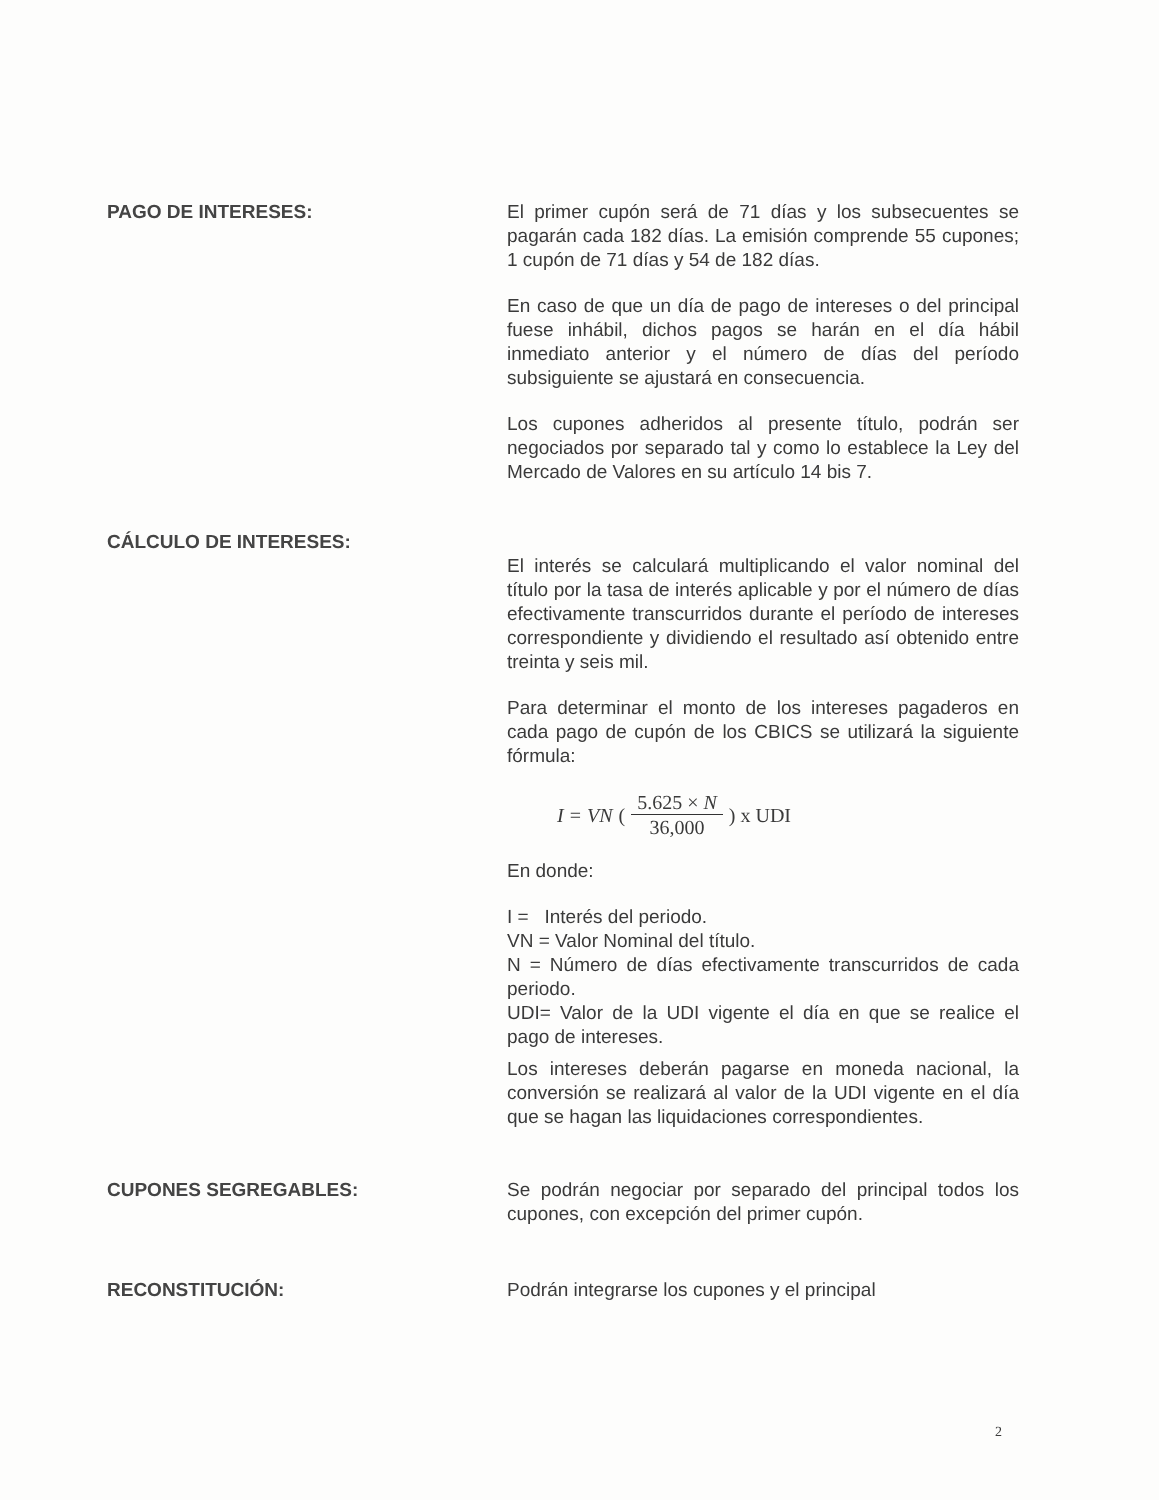PAGO DE INTERESES: El primer cupón será de 71 días y los subsecuentes se pagarán cada 182 días. La emisión comprende 55 cupones; 1 cupón de 71 días y 54 de 182 días.
En caso de que un día de pago de intereses o del principal fuese inhábil, dichos pagos se harán en el día hábil inmediato anterior y el número de días del período subsiguiente se ajustará en consecuencia.
Los cupones adheridos al presente título, podrán ser negociados por separado tal y como lo establece la Ley del Mercado de Valores en su artículo 14 bis 7.
CÁLCULO DE INTERESES:
El interés se calculará multiplicando el valor nominal del título por la tasa de interés aplicable y por el número de días efectivamente transcurridos durante el período de intereses correspondiente y dividiendo el resultado así obtenido entre treinta y seis mil.
Para determinar el monto de los intereses pagaderos en cada pago de cupón de los CBICS se utilizará la siguiente fórmula:
I = VN (5.625 × N 36,000) x UDI
En donde:
I = Interés del periodo.
VN = Valor Nominal del título.
N = Número de días efectivamente transcurridos de cada periodo.
UDI= Valor de la UDI vigente el día en que se realice el pago de intereses.
Los intereses deberán pagarse en moneda nacional, la conversión se realizará al valor de la UDI vigente en el día que se hagan las liquidaciones correspondientes.
CUPONES SEGREGABLES: Se podrán negociar por separado del principal todos los cupones, con excepción del primer cupón.
RECONSTITUCIÓN: Podrán integrarse los cupones y el principal
2